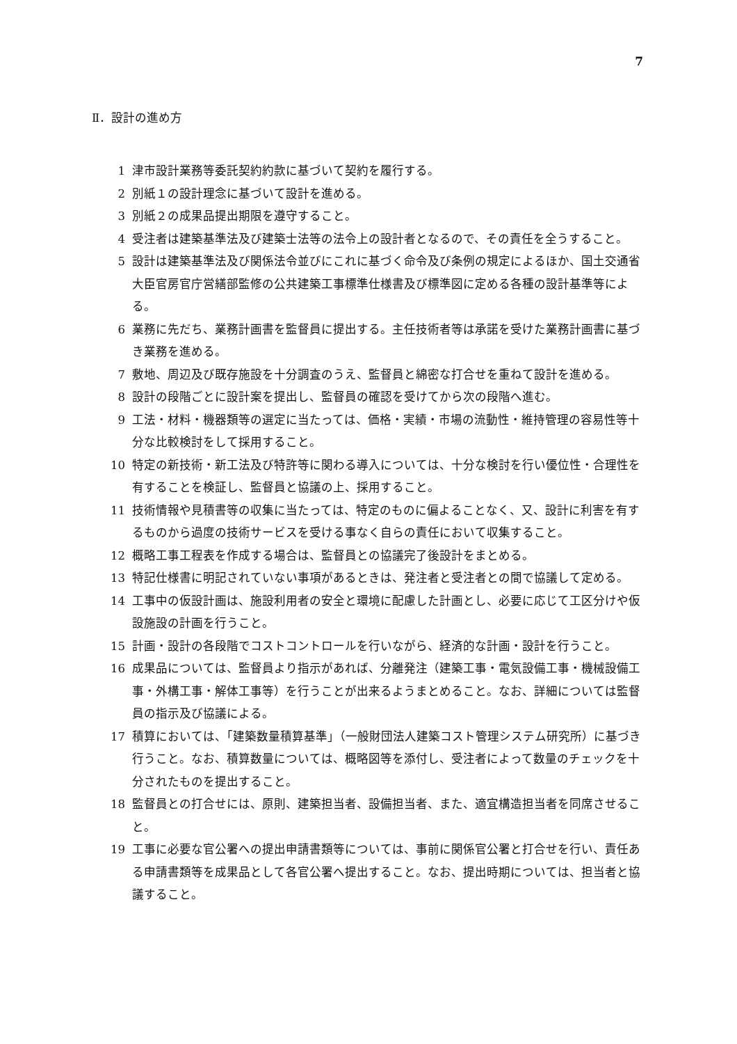7
Ⅱ．設計の進め方
1 津市設計業務等委託契約約款に基づいて契約を履行する。
2 別紙１の設計理念に基づいて設計を進める。
3 別紙２の成果品提出期限を遵守すること。
4 受注者は建築基準法及び建築士法等の法令上の設計者となるので、その責任を全うすること。
5 設計は建築基準法及び関係法令並びにこれに基づく命令及び条例の規定によるほか、国土交通省大臣官房官庁営繕部監修の公共建築工事標準仕様書及び標準図に定める各種の設計基準等による。
6 業務に先だち、業務計画書を監督員に提出する。主任技術者等は承諾を受けた業務計画書に基づき業務を進める。
7 敷地、周辺及び既存施設を十分調査のうえ、監督員と綿密な打合せを重ねて設計を進める。
8 設計の段階ごとに設計案を提出し、監督員の確認を受けてから次の段階へ進む。
9 工法・材料・機器類等の選定に当たっては、価格・実績・市場の流動性・維持管理の容易性等十分な比較検討をして採用すること。
10 特定の新技術・新工法及び特許等に関わる導入については、十分な検討を行い優位性・合理性を有することを検証し、監督員と協議の上、採用すること。
11 技術情報や見積書等の収集に当たっては、特定のものに偏よることなく、又、設計に利害を有するものから過度の技術サービスを受ける事なく自らの責任において収集すること。
12 概略工事工程表を作成する場合は、監督員との協議完了後設計をまとめる。
13 特記仕様書に明記されていない事項があるときは、発注者と受注者との間で協議して定める。
14 工事中の仮設計画は、施設利用者の安全と環境に配慮した計画とし、必要に応じて工区分けや仮設施設の計画を行うこと。
15 計画・設計の各段階でコストコントロールを行いながら、経済的な計画・設計を行うこと。
16 成果品については、監督員より指示があれば、分離発注（建築工事・電気設備工事・機械設備工事・外構工事・解体工事等）を行うことが出来るようまとめること。なお、詳細については監督員の指示及び協議による。
17 積算においては、「建築数量積算基準」（一般財団法人建築コスト管理システム研究所）に基づき行うこと。なお、積算数量については、概略図等を添付し、受注者によって数量のチェックを十分されたものを提出すること。
18 監督員との打合せには、原則、建築担当者、設備担当者、また、適宜構造担当者を同席させること。
19 工事に必要な官公署への提出申請書類等については、事前に関係官公署と打合せを行い、責任ある申請書類等を成果品として各官公署へ提出すること。なお、提出時期については、担当者と協議すること。